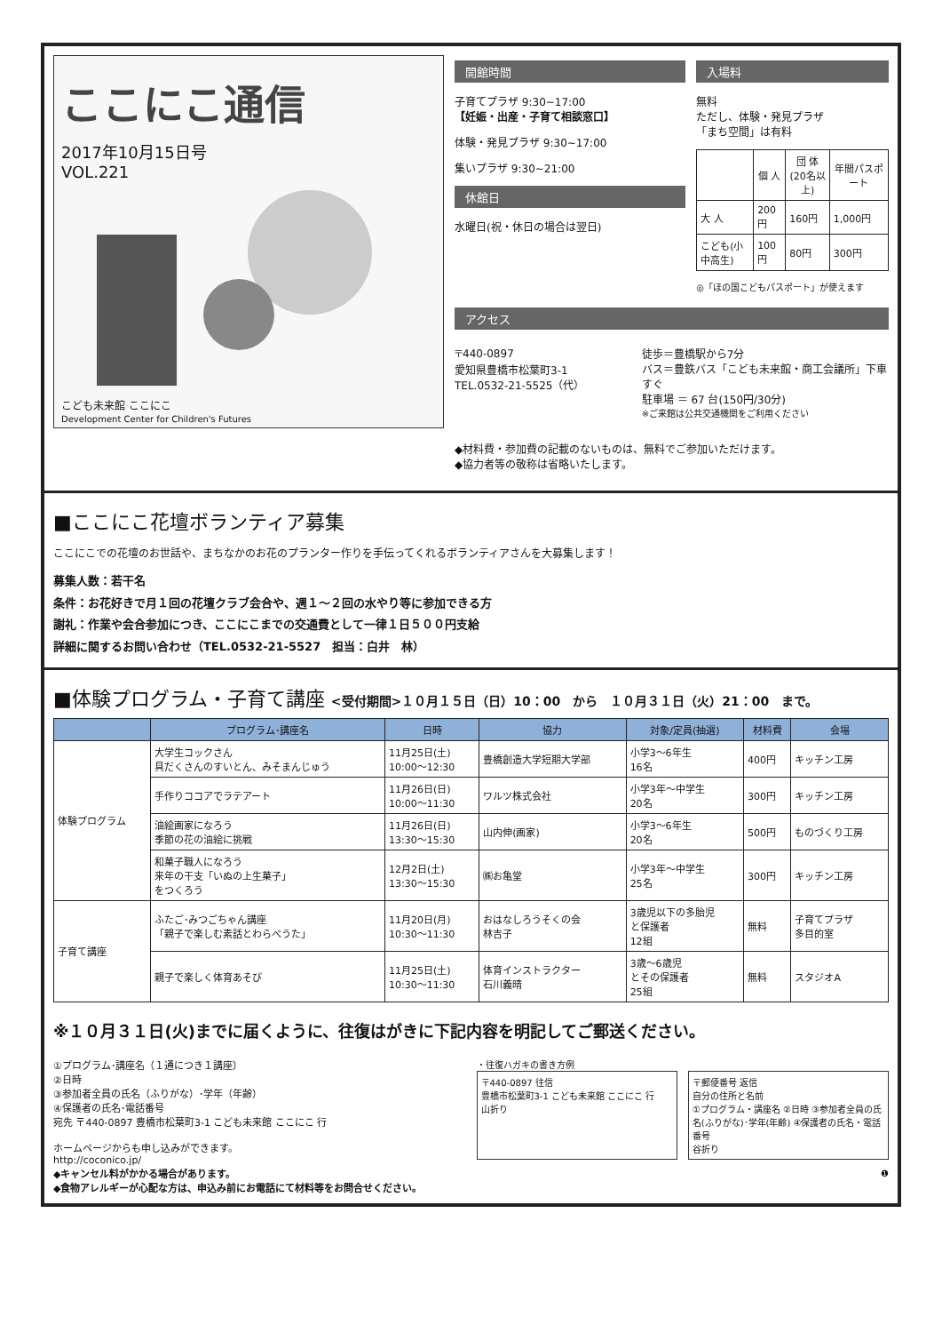ここにこ通信
2017年10月15日号
VOL.221
こども未来館 ここにこ
Development Center for Children's Futures
開館時間
子育てプラザ 9:30~17:00
【妊娠・出産・子育て相談窓口】
体験・発見プラザ 9:30~17:00
集いプラザ 9:30~21:00
休館日
水曜日(祝・休日の場合は翌日)
入場料
無料
ただし、体験・発見プラザ
「まち空間」は有料
| | 個 人 | 団 体 (20名以上) | 年間パスポート |
| --- | --- | --- | --- |
| 大 人 | 200円 | 160円 | 1,000円 |
| こども(小中高生) | 100円 | 80円 | 300円 |
◎「ほの国こどもパスポート」が使えます
アクセス
〒440-0897
愛知県豊橋市松葉町3-1
TEL.0532-21-5525（代）
徒歩＝豊橋駅から7分
バス＝豊鉄バス「こども未来館・商工会議所」下車すぐ
駐車場 ＝ 67 台(150円/30分)
※ご来館は公共交通機関をご利用ください
◆材料費・参加費の記載のないものは、無料でご参加いただけます。
◆協力者等の敬称は省略いたします。
■ここにこ花壇ボランティア募集
ここにこでの花壇のお世話や、まちなかのお花のプランター作りを手伝ってくれるボランティアさんを大募集します！
募集人数：若干名
条件：お花好きで月１回の花壇クラブ会合や、週１～２回の水やり等に参加できる方
謝礼：作業や会合参加につき、ここにこまでの交通費として一律１日５００円支給
詳細に関するお問い合わせ（TEL.0532-21-5527　担当：白井　林）
■体験プログラム・子育て講座 <受付期間>１０月１５日（日）10：00　から　１０月３１日（火）21：00　まで。
| | プログラム･講座名 | 日時 | 協力 | 対象/定員(抽選) | 材料費 | 会場 |
| --- | --- | --- | --- | --- | --- | --- |
| 体験プログラム | 大学生コックさん 具だくさんのすいとん、みそまんじゅう | 11月25日(土) 10:00〜12:30 | 豊橋創造大学短期大学部 | 小学3〜6年生 16名 | 400円 | キッチン工房 |
| | 手作りココアでラテアート | 11月26日(日) 10:00〜11:30 | ワルツ株式会社 | 小学3年〜中学生 20名 | 300円 | キッチン工房 |
| | 油絵画家になろう 季節の花の油絵に挑戦 | 11月26日(日) 13:30〜15:30 | 山内伸(画家) | 小学3〜6年生 20名 | 500円 | ものづくり工房 |
| | 和菓子職人になろう 来年の干支「いぬの上生菓子」 をつくろう | 12月2日(土) 13:30〜15:30 | ㈱お亀堂 | 小学3年〜中学生 25名 | 300円 | キッチン工房 |
| 子育て講座 | ふたご･みつごちゃん講座 「親子で楽しむ素話とわらべうた」 | 11月20日(月) 10:30〜11:30 | おはなしろうそくの会 林吉子 | 3歳児以下の多胎児 と保護者 12組 | 無料 | 子育てプラザ 多目的室 |
| | 親子で楽しく体育あそび | 11月25日(土) 10:30〜11:30 | 体育インストラクター 石川義晴 | 3歳〜6歳児 とその保護者 25組 | 無料 | スタジオA |
※１０月３１日(火)までに届くように、往復はがきに下記内容を明記してご郵送ください。
①プログラム･講座名（１通につき１講座）
②日時
③参加者全員の氏名（ふりがな）･学年（年齢）
④保護者の氏名･電話番号
宛先 〒440-0897 豊橋市松葉町3-1 こども未来館 ここにこ 行
ホームページからも申し込みができます。
http://coconico.jp/
◆キャンセル料がかかる場合があります。
◆食物アレルギーが心配な方は、申込み前にお電話にて材料等をお問合せください。
・往復ハガキの書き方例
〒440-0897 往信
豊橋市松葉町3-1 こども未来館 ここにこ 行
山折り
〒郵便番号 返信
自分の住所と名前
①プログラム・講座名 ②日時 ③参加者全員の氏名(ふりがな)･学年(年齢) ④保護者の氏名・電話番号
谷折り
❶